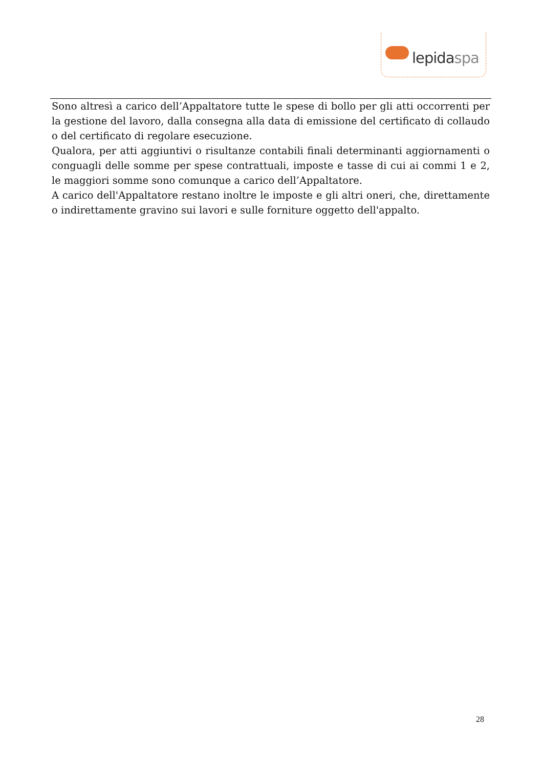lepidaspa
Sono altresì a carico dell’Appaltatore tutte le spese di bollo per gli atti occorrenti per la gestione del lavoro, dalla consegna alla data di emissione del certificato di collaudo o del certificato di regolare esecuzione.
Qualora, per atti aggiuntivi o risultanze contabili finali determinanti aggiornamenti o conguagli delle somme per spese contrattuali, imposte e tasse di cui ai commi 1 e 2, le maggiori somme sono comunque a carico dell’Appaltatore.
A carico dell'Appaltatore restano inoltre le imposte e gli altri oneri, che, direttamente o indirettamente gravino sui lavori e sulle forniture oggetto dell'appalto.
28